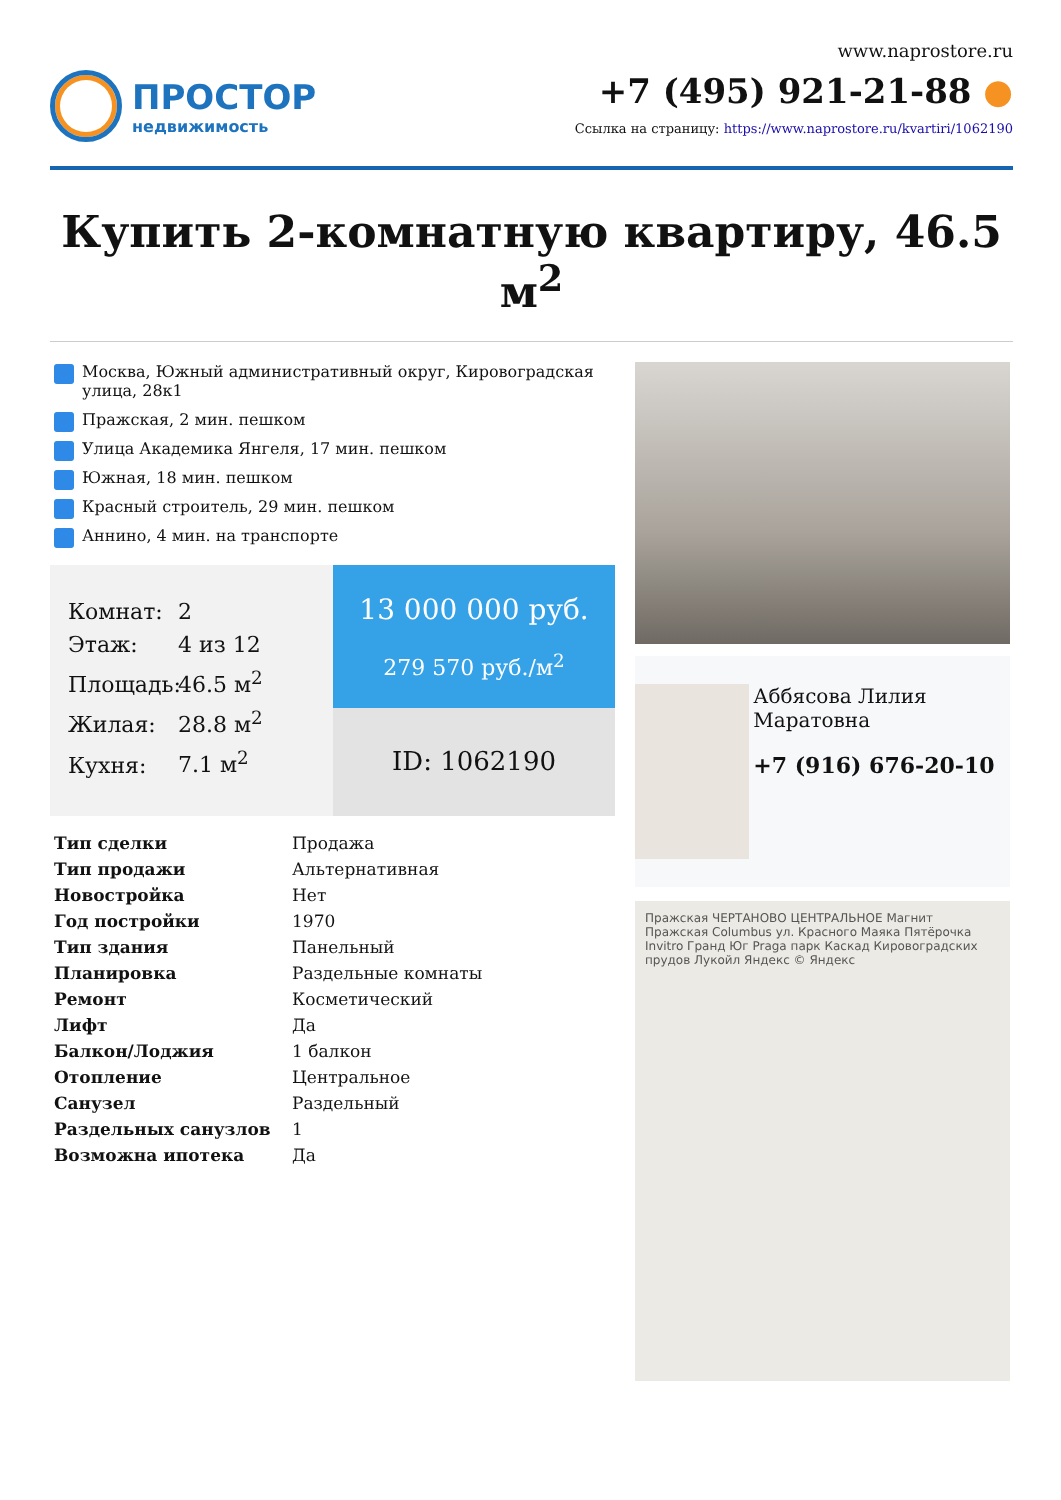ПРОСТОР
недвижимость
www.naprostore.ru
+7 (495) 921-21-88 ●
Ссылка на страницу: https://www.naprostore.ru/kvartiri/1062190
Купить 2-комнатную квартиру, 46.5 м<sup>2</sup>
Москва, Южный административный округ, Кировоградская улица, 28к1
Пражская, 2 мин. пешком
Улица Академика Янгеля, 17 мин. пешком
Южная, 18 мин. пешком
Красный строитель, 29 мин. пешком
Аннино, 4 мин. на транспорте
Комнат: 2
Этаж: 4 из 12
Площадь: 46.5 м<sup>2</sup>
Жилая: 28.8 м<sup>2</sup>
Кухня: 7.1 м<sup>2</sup>
13 000 000 руб.
279 570 руб./м<sup>2</sup>
ID: 1062190
| Тип сделки | Продажа |
| Тип продажи | Альтернативная |
| Новостройка | Нет |
| Год постройки | 1970 |
| Тип здания | Панельный |
| Планировка | Раздельные комнаты |
| Ремонт | Косметический |
| Лифт | Да |
| Балкон/Лоджия | 1 балкон |
| Отопление | Центральное |
| Санузел | Раздельный |
| Раздельных санузлов | 1 |
| Возможна ипотека | Да |
Аббясова Лилия Маратовна
+7 (916) 676-20-10
Пражская ЧЕРТАНОВО ЦЕНТРАЛЬНОЕ Магнит Пражская Columbus ул. Красного Маяка Пятёрочка Invitro Гранд Юг Praga парк Каскад Кировоградских прудов Лукойл Яндекс © Яндекс